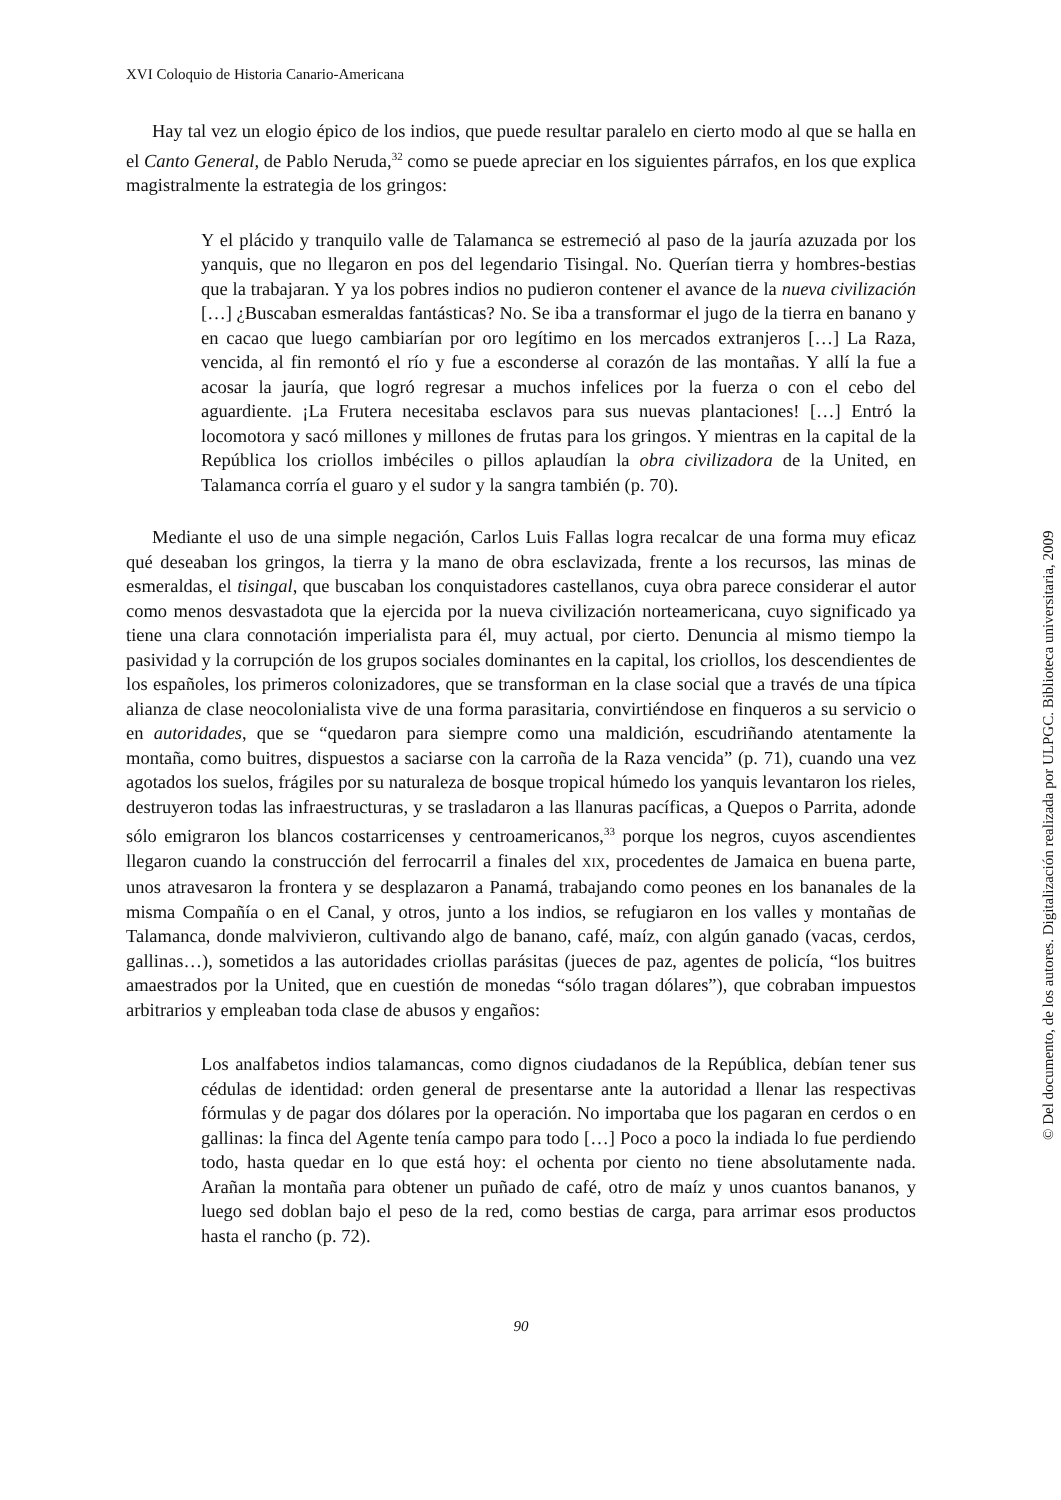XVI Coloquio de Historia Canario-Americana
Hay tal vez un elogio épico de los indios, que puede resultar paralelo en cierto modo al que se halla en el Canto General, de Pablo Neruda,<sup>32</sup> como se puede apreciar en los siguientes párrafos, en los que explica magistralmente la estrategia de los gringos:
Y el plácido y tranquilo valle de Talamanca se estremeció al paso de la jauría azuzada por los yanquis, que no llegaron en pos del legendario Tisingal. No. Querían tierra y hombres-bestias que la trabajaran. Y ya los pobres indios no pudieron contener el avance de la nueva civilización […] ¿Buscaban esmeraldas fantásticas? No. Se iba a transformar el jugo de la tierra en banano y en cacao que luego cambiarían por oro legítimo en los mercados extranjeros […] La Raza, vencida, al fin remontó el río y fue a esconderse al corazón de las montañas. Y allí la fue a acosar la jauría, que logró regresar a muchos infelices por la fuerza o con el cebo del aguardiente. ¡La Frutera necesitaba esclavos para sus nuevas plantaciones! […] Entró la locomotora y sacó millones y millones de frutas para los gringos. Y mientras en la capital de la República los criollos imbéciles o pillos aplaudían la obra civilizadora de la United, en Talamanca corría el guaro y el sudor y la sangra también (p. 70).
Mediante el uso de una simple negación, Carlos Luis Fallas logra recalcar de una forma muy eficaz qué deseaban los gringos, la tierra y la mano de obra esclavizada, frente a los recursos, las minas de esmeraldas, el tisingal, que buscaban los conquistadores castellanos, cuya obra parece considerar el autor como menos desvastadota que la ejercida por la nueva civilización norteamericana, cuyo significado ya tiene una clara connotación imperialista para él, muy actual, por cierto. Denuncia al mismo tiempo la pasividad y la corrupción de los grupos sociales dominantes en la capital, los criollos, los descendientes de los españoles, los primeros colonizadores, que se transforman en la clase social que a través de una típica alianza de clase neocolonialista vive de una forma parasitaria, convirtiéndose en finqueros a su servicio o en autoridades, que se “quedaron para siempre como una maldición, escudriñando atentamente la montaña, como buitres, dispuestos a saciarse con la carroña de la Raza vencida” (p. 71), cuando una vez agotados los suelos, frágiles por su naturaleza de bosque tropical húmedo los yanquis levantaron los rieles, destruyeron todas las infraestructuras, y se trasladaron a las llanuras pacíficas, a Quepos o Parrita, adonde sólo emigraron los blancos costarricenses y centroamericanos,<sup>33</sup> porque los negros, cuyos ascendientes llegaron cuando la construcción del ferrocarril a finales del XIX, procedentes de Jamaica en buena parte, unos atravesaron la frontera y se desplazaron a Panamá, trabajando como peones en los bananales de la misma Compañía o en el Canal, y otros, junto a los indios, se refugiaron en los valles y montañas de Talamanca, donde malvivieron, cultivando algo de banano, café, maíz, con algún ganado (vacas, cerdos, gallinas…), sometidos a las autoridades criollas parásitas (jueces de paz, agentes de policía, “los buitres amaestrados por la United, que en cuestión de monedas “sólo tragan dólares”), que cobraban impuestos arbitrarios y empleaban toda clase de abusos y engaños:
Los analfabetos indios talamancas, como dignos ciudadanos de la República, debían tener sus cédulas de identidad: orden general de presentarse ante la autoridad a llenar las respectivas fórmulas y de pagar dos dólares por la operación. No importaba que los pagaran en cerdos o en gallinas: la finca del Agente tenía campo para todo […] Poco a poco la indiada lo fue perdiendo todo, hasta quedar en lo que está hoy: el ochenta por ciento no tiene absolutamente nada. Arañan la montaña para obtener un puñado de café, otro de maíz y unos cuantos bananos, y luego sed doblan bajo el peso de la red, como bestias de carga, para arrimar esos productos hasta el rancho (p. 72).
90
© Del documento, de los autores. Digitalización realizada por ULPGC. Biblioteca universitaria, 2009